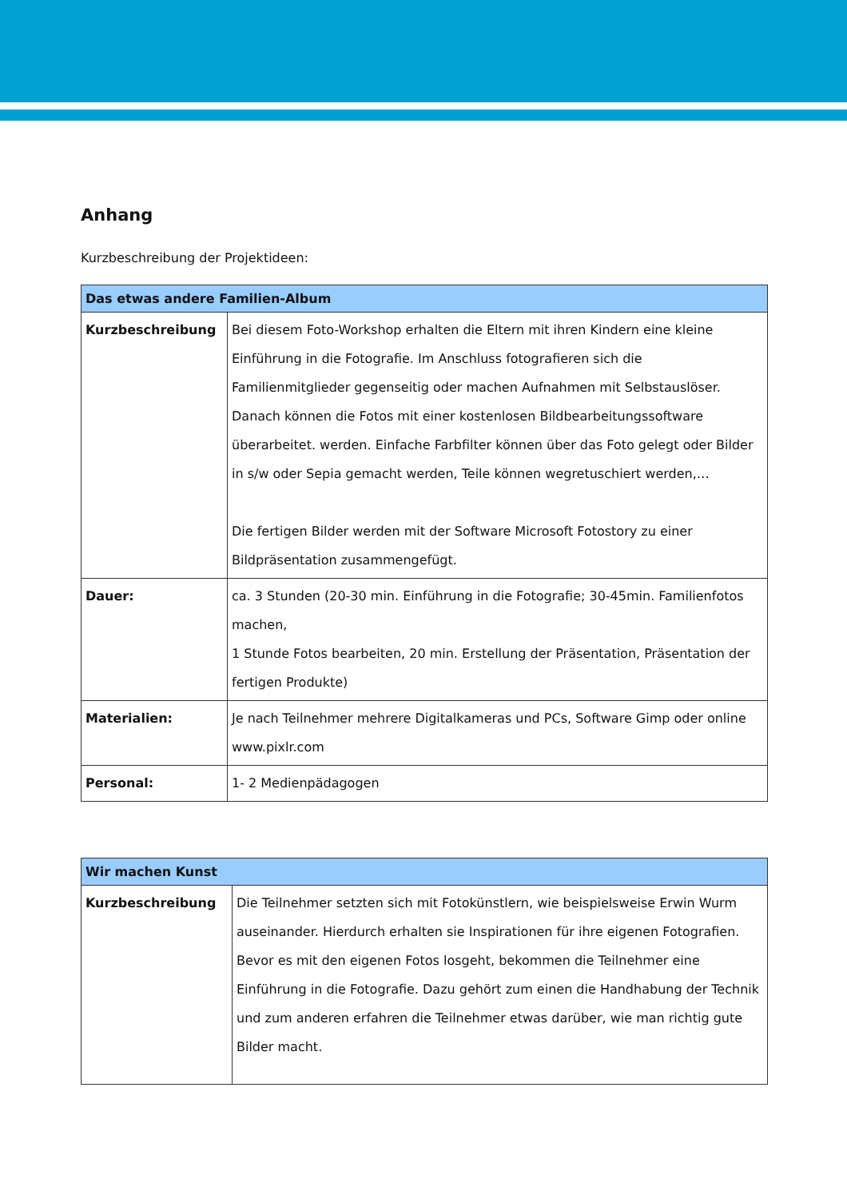Anhang
Kurzbeschreibung der Projektideen:
| Das etwas andere Familien-Album | |
| --- | --- |
| Kurzbeschreibung | Bei diesem Foto-Workshop erhalten die Eltern mit ihren Kindern eine kleine Einführung in die Fotografie. Im Anschluss fotografieren sich die Familienmitglieder gegenseitig oder machen Aufnahmen mit Selbstauslöser. Danach können die Fotos mit einer kostenlosen Bildbearbeitungssoftware überarbeitet. werden. Einfache Farbfilter können über das Foto gelegt oder Bilder in s/w oder Sepia gemacht werden, Teile können wegretuschiert werden,… Die fertigen Bilder werden mit der Software Microsoft Fotostory zu einer Bildpräsentation zusammengefügt. |
| Dauer: | ca. 3 Stunden (20-30 min. Einführung in die Fotografie; 30-45min. Familienfotos machen, 1 Stunde Fotos bearbeiten, 20 min. Erstellung der Präsentation, Präsentation der fertigen Produkte) |
| Materialien: | Je nach Teilnehmer mehrere Digitalkameras und PCs, Software Gimp oder online www.pixlr.com |
| Personal: | 1- 2 Medienpädagogen |
| Wir machen Kunst | |
| --- | --- |
| Kurzbeschreibung | Die Teilnehmer setzten sich mit Fotokünstlern, wie beispielsweise Erwin Wurm auseinander. Hierdurch erhalten sie Inspirationen für ihre eigenen Fotografien. Bevor es mit den eigenen Fotos losgeht, bekommen die Teilnehmer eine Einführung in die Fotografie. Dazu gehört zum einen die Handhabung der Technik und zum anderen erfahren die Teilnehmer etwas darüber, wie man richtig gute Bilder macht. |